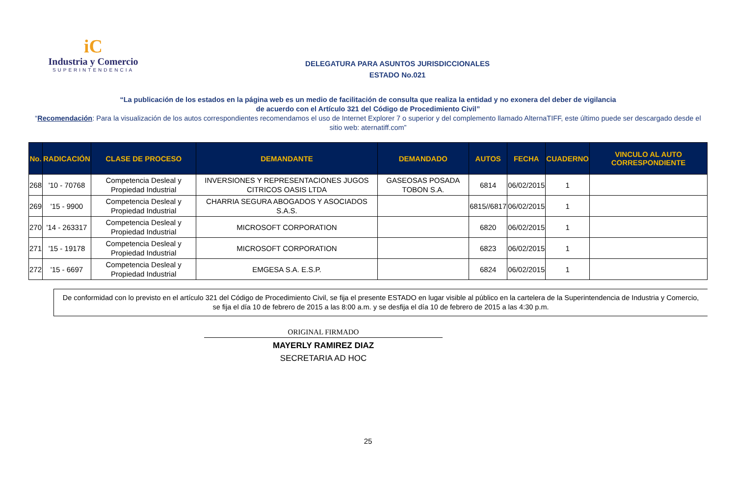iC
Industria y Comercio
SUPERINTENDENCIA
DELEGATURA PARA ASUNTOS JURISDICCIONALES
ESTADO No.021
“La publicación de los estados en la página web es un medio de facilitación de consulta que realiza la entidad y no exonera del deber de vigilancia
de acuerdo con el Artículo 321 del Código de Procedimiento Civil”
“Recomendación: Para la visualización de los autos correspondientes recomendamos el uso de Internet Explorer 7 o superior y del complemento llamado AlternaTIFF, este último puede ser descargado desde el sitio web: aternatiff.com”
| No. | RADICACIÓN | CLASE DE PROCESO | DEMANDANTE | DEMANDADO | AUTOS | FECHA | CUADERNO | VINCULO AL AUTO CORRESPONDIENTE |
| --- | --- | --- | --- | --- | --- | --- | --- | --- |
| 268 | '10 - 70768 | Competencia Desleal y Propiedad Industrial | INVERSIONES Y REPRESENTACIONES JUGOS CITRICOS OASIS LTDA | GASEOSAS POSADA TOBON S.A. | 6814 | 06/02/2015 | 1 | |
| 269 | '15 - 9900 | Competencia Desleal y Propiedad Industrial | CHARRIA SEGURA ABOGADOS Y ASOCIADOS S.A.S. | | 6815//6817 | 06/02/2015 | 1 | |
| 270 | '14 - 263317 | Competencia Desleal y Propiedad Industrial | MICROSOFT CORPORATION | | 6820 | 06/02/2015 | 1 | |
| 271 | '15 - 19178 | Competencia Desleal y Propiedad Industrial | MICROSOFT CORPORATION | | 6823 | 06/02/2015 | 1 | |
| 272 | '15 - 6697 | Competencia Desleal y Propiedad Industrial | EMGESA S.A. E.S.P. | | 6824 | 06/02/2015 | 1 | |
De conformidad con lo previsto en el artículo 321 del Código de Procedimiento Civil, se fija el presente ESTADO en lugar visible al público en la cartelera de la Superintendencia de Industria y Comercio, se fija el día 10 de febrero de 2015 a las 8:00 a.m. y se desfija el día 10 de febrero de 2015 a las 4:30 p.m.
ORIGINAL FIRMADO
MAYERLY RAMIREZ DIAZ
SECRETARIA AD HOC
25